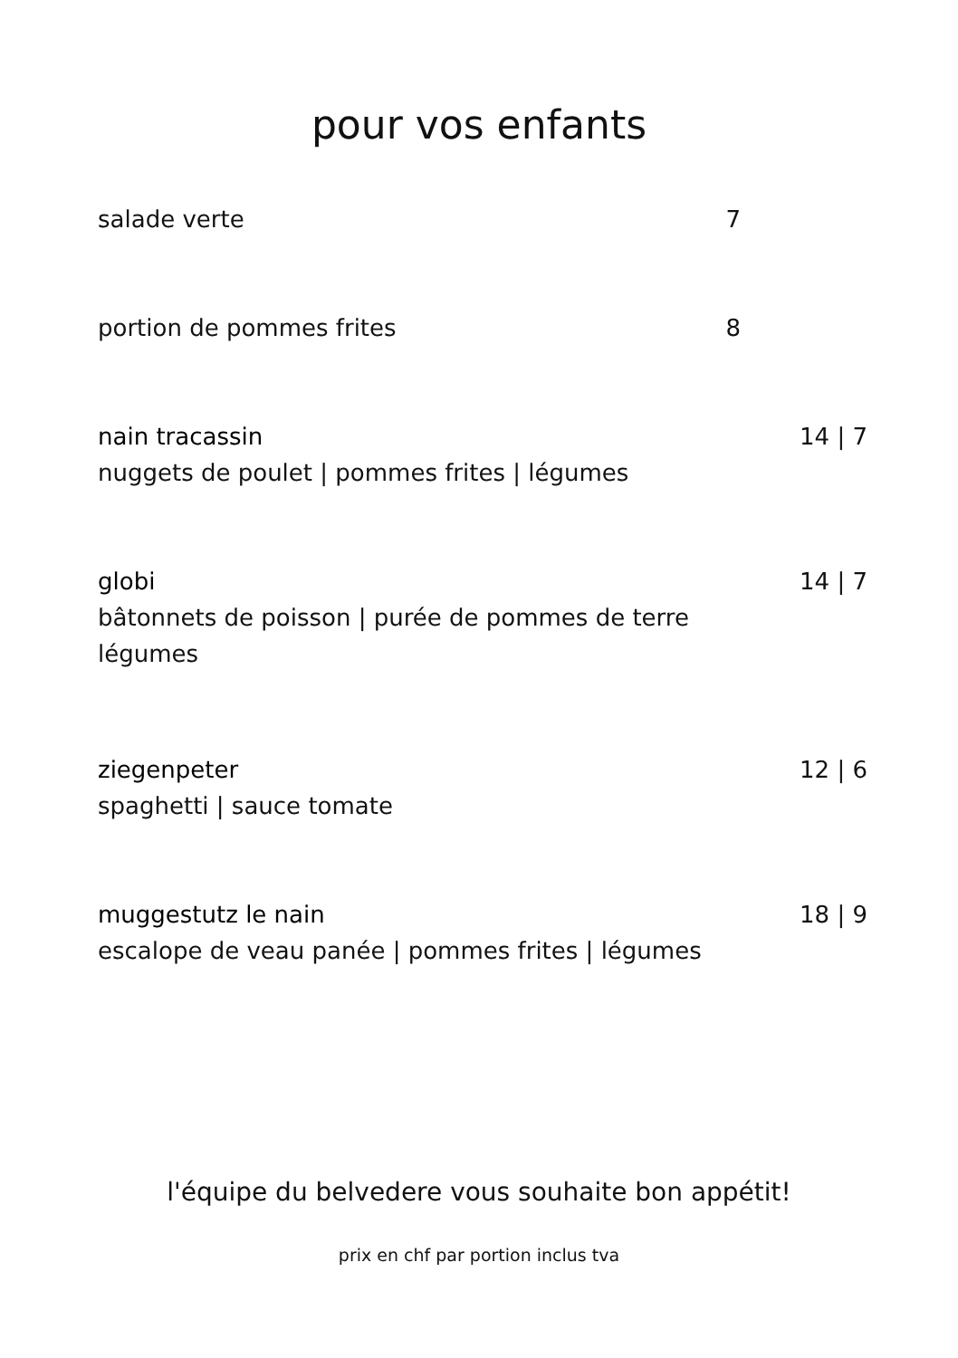pour vos enfants
salade verte
7
portion de pommes frites
8
nain tracassin
nuggets de poulet | pommes frites | légumes
14 | 7
globi
bâtonnets de poisson | purée de pommes de terre
légumes
14 | 7
ziegenpeter
spaghetti | sauce tomate
12 | 6
muggestutz le nain
escalope de veau panée | pommes frites | légumes
18 | 9
l'équipe du belvedere vous souhaite bon appétit!
prix en chf par portion inclus tva